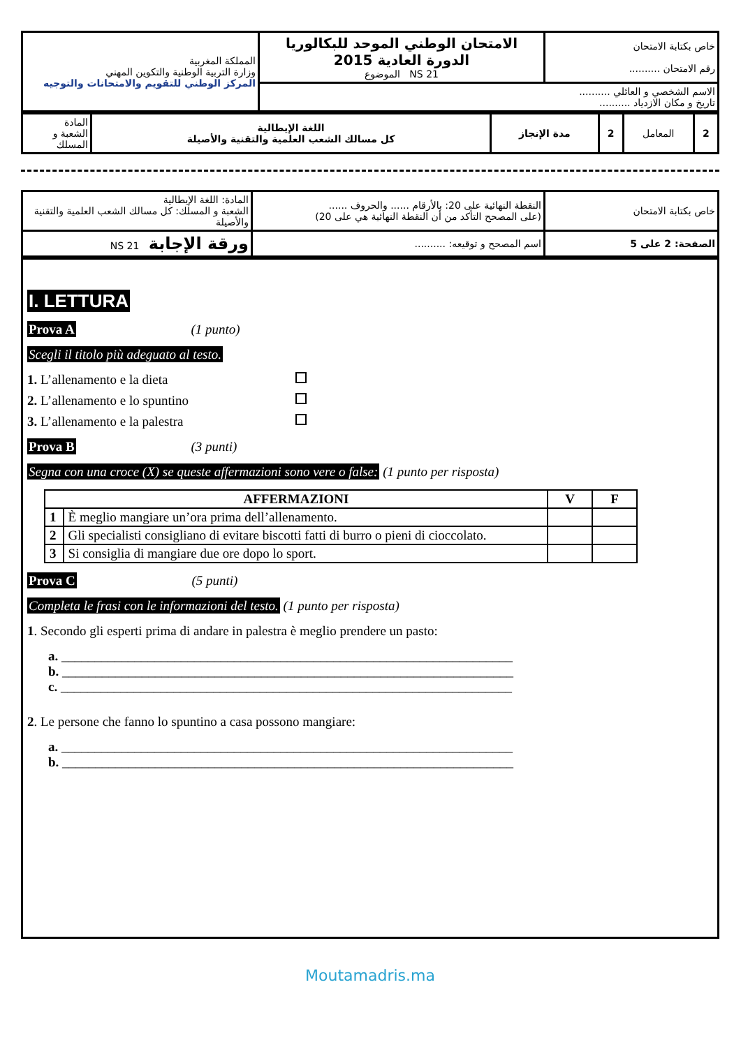| المملكة المغربية وزارة التربية الوطنية والتكوين المهني المركز الوطني للتقويم والامتحانات والتوجيه | الامتحان الوطني الموحد للبكالوريا الدورة العادية 2015 الموضوع NS 21 | خاص بكتابة الامتحان رقم الامتحان .......... |
| | الاسم الشخصي و العائلي .......... تاريخ و مكان الازدياد .......... | |
| المادة الشعبة و المسلك | اللغة الإيطالية كل مسالك الشعب العلمية والتقنية والأصيلة | مدة الإنجاز | 2 | المعامل | 2 |
| المادة: اللغة الإيطالية الشعبة و المسلك: كل مسالك الشعب العلمية والتقنية والأصيلة | النقطة النهائية على 20: بالأرقام ...... والحروف ...... (على المصحح التأكد من أن النقطة النهائية هي على 20) | خاص بكتابة الامتحان |
| ورقة الإجابة NS 21 | اسم المصحح و توقيعه: .......... | الصفحة: 2 على 5 |
I. LETTURA
Prova A (1 punto)
Scegli il titolo più adeguato al testo.
1. L’allenamento e la dieta
2. L’allenamento e lo spuntino
3. L’allenamento e la palestra
Prova B (3 punti)
Segna con una croce (X) se queste affermazioni sono vere o false: (1 punto per risposta)
| AFFERMAZIONI | | V | F |
| --- | --- | --- | --- |
| 1 | È meglio mangiare un’ora prima dell’allenamento. | | |
| 2 | Gli specialisti consigliano di evitare biscotti fatti di burro o pieni di cioccolato. | | |
| 3 | Si consiglia di mangiare due ore dopo lo sport. | | |
Prova C (5 punti)
Completa le frasi con le informazioni del testo. (1 punto per risposta)
1. Secondo gli esperti prima di andare in palestra è meglio prendere un pasto:
a. ____________________________________________________________________
b. ____________________________________________________________________
c. ____________________________________________________________________
2. Le persone che fanno lo spuntino a casa possono mangiare:
a. ____________________________________________________________________
b. ____________________________________________________________________
Moutamadris.ma